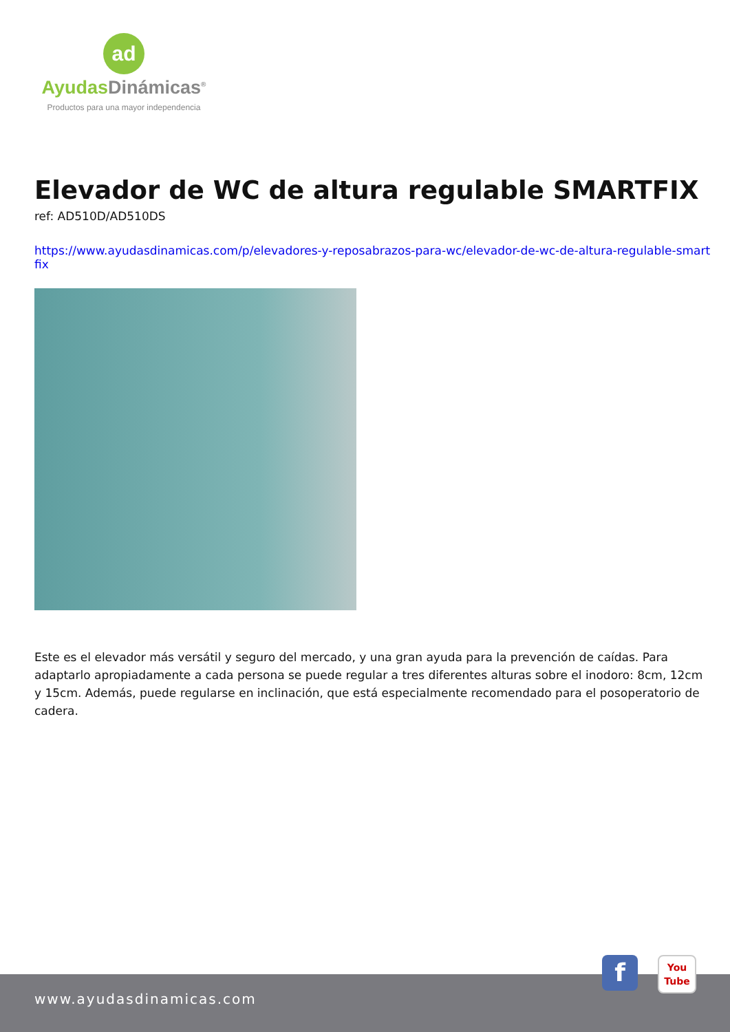ad
Ayudas Dinámicas<sup>®</sup>
Productos para una mayor independencia
Elevador de WC de altura regulable SMARTFIX
ref: AD510D/AD510DS
https://www.ayudasdinamicas.com/p/elevadores-y-reposabrazos-para-wc/elevador-de-wc-de-altura-regulable-smartfix
Este es el elevador más versátil y seguro del mercado, y una gran ayuda para la prevención de caídas. Para adaptarlo apropiadamente a cada persona se puede regular a tres diferentes alturas sobre el inodoro: 8cm, 12cm y 15cm. Además, puede regularse en inclinación, que está especialmente recomendado para el posoperatorio de cadera.
www.ayudasdinamicas.com
f
You
Tube